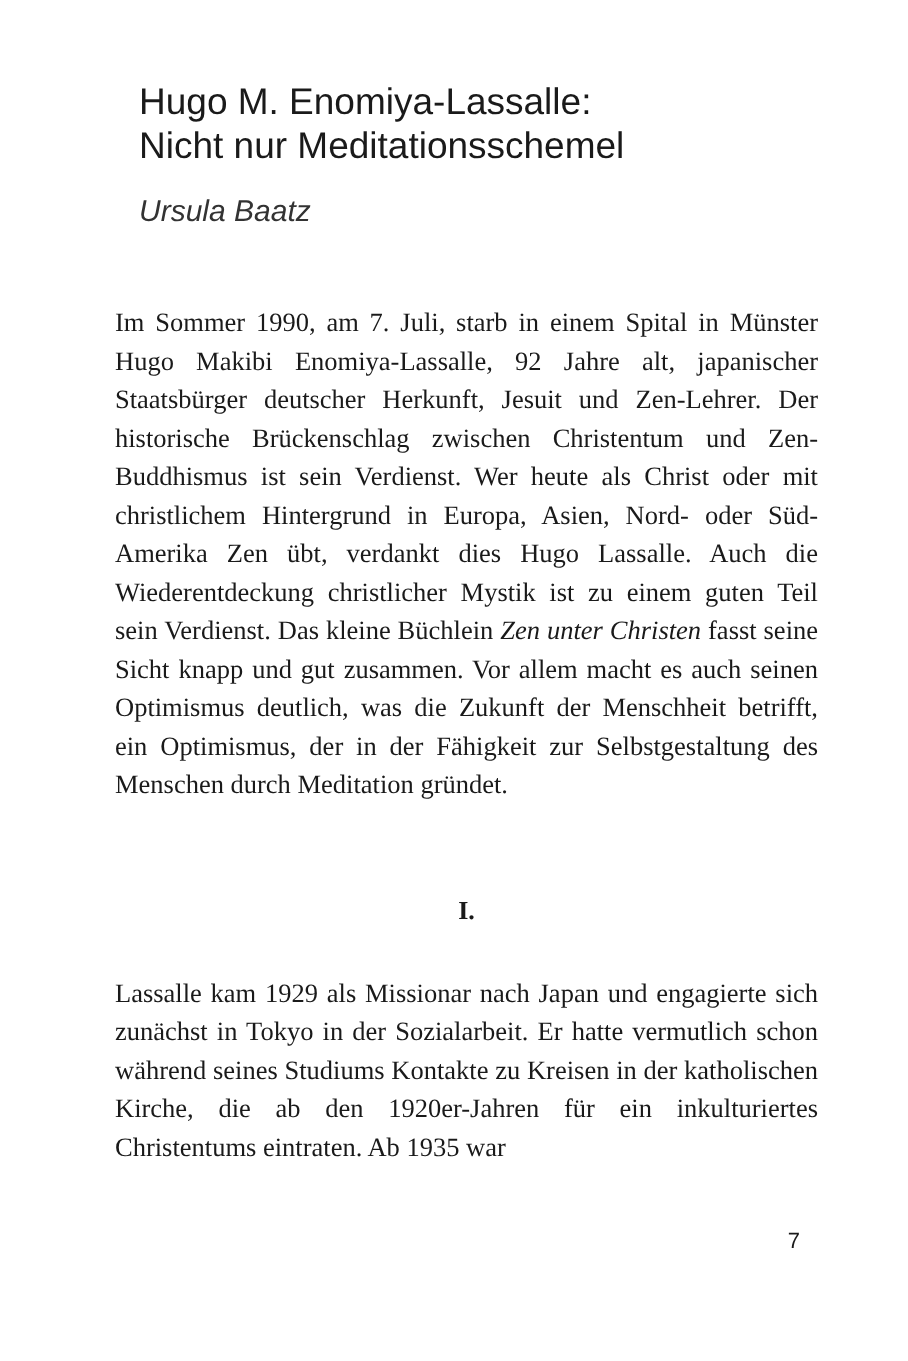Hugo M. Enomiya-Lassalle:
Nicht nur Meditationsschemel
Ursula Baatz
Im Sommer 1990, am 7. Juli, starb in einem Spital in Münster Hugo Makibi Enomiya-Lassalle, 92 Jahre alt, japanischer Staatsbürger deutscher Herkunft, Jesuit und Zen-Lehrer. Der historische Brückenschlag zwischen Christentum und Zen-Buddhismus ist sein Verdienst. Wer heute als Christ oder mit christlichem Hintergrund in Europa, Asien, Nord- oder Süd-Amerika Zen übt, verdankt dies Hugo Lassalle. Auch die Wiederentdeckung christlicher Mystik ist zu einem guten Teil sein Verdienst. Das kleine Büchlein Zen unter Christen fasst seine Sicht knapp und gut zusammen. Vor allem macht es auch seinen Optimismus deutlich, was die Zukunft der Menschheit betrifft, ein Optimismus, der in der Fähigkeit zur Selbstgestaltung des Menschen durch Meditation gründet.
I.
Lassalle kam 1929 als Missionar nach Japan und engagierte sich zunächst in Tokyo in der Sozialarbeit. Er hatte vermutlich schon während seines Studiums Kontakte zu Kreisen in der katholischen Kirche, die ab den 1920er-Jahren für ein inkulturiertes Christentums eintraten. Ab 1935 war
7